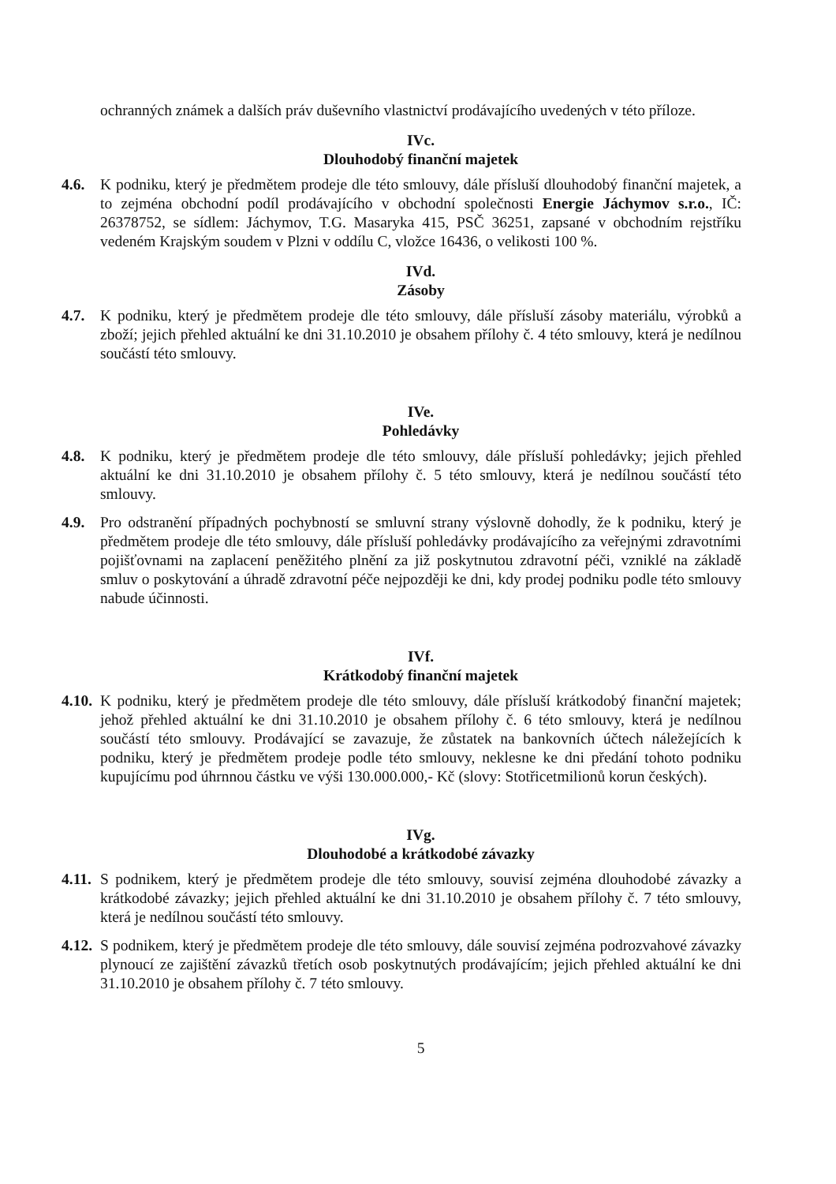ochranných známek a dalších práv duševního vlastnictví prodávajícího uvedených v této příloze.
IVc.
Dlouhodobý finanční majetek
4.6. K podniku, který je předmětem prodeje dle této smlouvy, dále přísluší dlouhodobý finanční majetek, a to zejména obchodní podíl prodávajícího v obchodní společnosti Energie Jáchymov s.r.o., IČ: 26378752, se sídlem: Jáchymov, T.G. Masaryka 415, PSČ 36251, zapsané v obchodním rejstříku vedeném Krajským soudem v Plzni v oddílu C, vložce 16436, o velikosti 100 %.
IVd.
Zásoby
4.7. K podniku, který je předmětem prodeje dle této smlouvy, dále přísluší zásoby materiálu, výrobků a zboží; jejich přehled aktuální ke dni 31.10.2010 je obsahem přílohy č. 4 této smlouvy, která je nedílnou součástí této smlouvy.
IVe.
Pohledávky
4.8. K podniku, který je předmětem prodeje dle této smlouvy, dále přísluší pohledávky; jejich přehled aktuální ke dni 31.10.2010 je obsahem přílohy č. 5 této smlouvy, která je nedílnou součástí této smlouvy.
4.9. Pro odstranění případných pochybností se smluvní strany výslovně dohodly, že k podniku, který je předmětem prodeje dle této smlouvy, dále přísluší pohledávky prodávajícího za veřejnými zdravotními pojišťovnami na zaplacení peněžitého plnění za již poskytnutou zdravotní péči, vzniklé na základě smluv o poskytování a úhradě zdravotní péče nejpozději ke dni, kdy prodej podniku podle této smlouvy nabude účinnosti.
IVf.
Krátkodobý finanční majetek
4.10.
K podniku, který je předmětem prodeje dle této smlouvy, dále přísluší krátkodobý finanční majetek; jehož přehled aktuální ke dni 31.10.2010 je obsahem přílohy č. 6 této smlouvy, která je nedílnou součástí této smlouvy. Prodávající se zavazuje, že zůstatek na bankovních účtech náležejících k podniku, který je předmětem prodeje podle této smlouvy, neklesne ke dni předání tohoto podniku kupujícímu pod úhrnnou částku ve výši 130.000.000,- Kč (slovy: Stotřicetmilionů korun českých).
IVg.
Dlouhodobé a krátkodobé závazky
4.11.
S podnikem, který je předmětem prodeje dle této smlouvy, souvisí zejména dlouhodobé závazky a krátkodobé závazky; jejich přehled aktuální ke dni 31.10.2010 je obsahem přílohy č. 7 této smlouvy, která je nedílnou součástí této smlouvy.
4.12.
S podnikem, který je předmětem prodeje dle této smlouvy, dále souvisí zejména podrozvahové závazky plynoucí ze zajištění závazků třetích osob poskytnutých prodávajícím; jejich přehled aktuální ke dni 31.10.2010 je obsahem přílohy č. 7 této smlouvy.
5